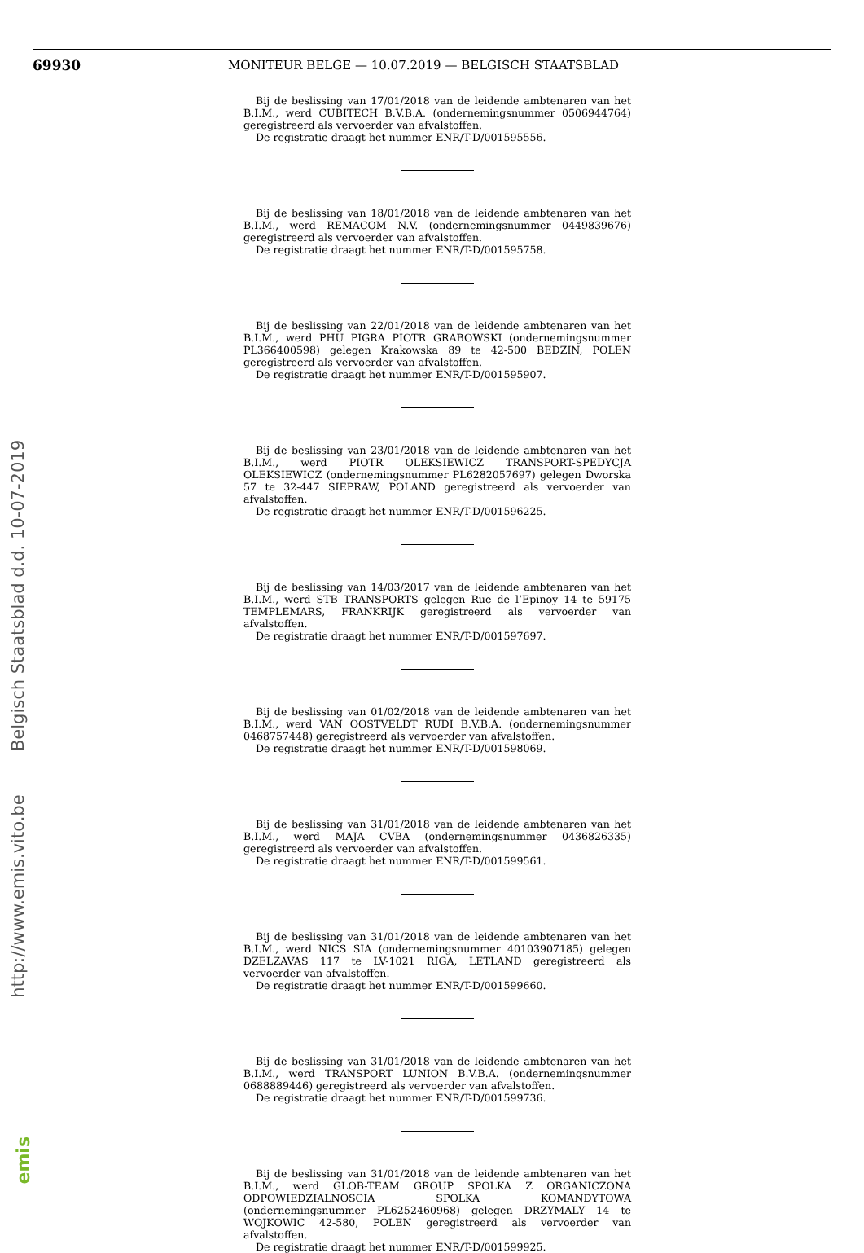69930
MONITEUR BELGE — 10.07.2019 — BELGISCH STAATSBLAD
http://www.emis.vito.be Belgisch Staatsblad d.d. 10-07-2019
emis
Bij de beslissing van 17/01/2018 van de leidende ambtenaren van het B.I.M., werd CUBITECH B.V.B.A. (ondernemingsnummer 0506944764) geregistreerd als vervoerder van afvalstoffen.
De registratie draagt het nummer ENR/T-D/001595556.
Bij de beslissing van 18/01/2018 van de leidende ambtenaren van het B.I.M., werd REMACOM N.V. (ondernemingsnummer 0449839676) geregistreerd als vervoerder van afvalstoffen.
De registratie draagt het nummer ENR/T-D/001595758.
Bij de beslissing van 22/01/2018 van de leidende ambtenaren van het B.I.M., werd PHU PIGRA PIOTR GRABOWSKI (ondernemingsnummer PL366400598) gelegen Krakowska 89 te 42-500 BEDZIN, POLEN geregistreerd als vervoerder van afvalstoffen.
De registratie draagt het nummer ENR/T-D/001595907.
Bij de beslissing van 23/01/2018 van de leidende ambtenaren van het B.I.M., werd PIOTR OLEKSIEWICZ TRANSPORT-SPEDYCJA OLEKSIEWICZ (ondernemingsnummer PL6282057697) gelegen Dworska 57 te 32-447 SIEPRAW, POLAND geregistreerd als vervoerder van afvalstoffen.
De registratie draagt het nummer ENR/T-D/001596225.
Bij de beslissing van 14/03/2017 van de leidende ambtenaren van het B.I.M., werd STB TRANSPORTS gelegen Rue de l’Epinoy 14 te 59175 TEMPLEMARS, FRANKRIJK geregistreerd als vervoerder van afvalstoffen.
De registratie draagt het nummer ENR/T-D/001597697.
Bij de beslissing van 01/02/2018 van de leidende ambtenaren van het B.I.M., werd VAN OOSTVELDT RUDI B.V.B.A. (ondernemingsnummer 0468757448) geregistreerd als vervoerder van afvalstoffen.
De registratie draagt het nummer ENR/T-D/001598069.
Bij de beslissing van 31/01/2018 van de leidende ambtenaren van het B.I.M., werd MAJA CVBA (ondernemingsnummer 0436826335) geregistreerd als vervoerder van afvalstoffen.
De registratie draagt het nummer ENR/T-D/001599561.
Bij de beslissing van 31/01/2018 van de leidende ambtenaren van het B.I.M., werd NICS SIA (ondernemingsnummer 40103907185) gelegen DZELZAVAS 117 te LV-1021 RIGA, LETLAND geregistreerd als vervoerder van afvalstoffen.
De registratie draagt het nummer ENR/T-D/001599660.
Bij de beslissing van 31/01/2018 van de leidende ambtenaren van het B.I.M., werd TRANSPORT LUNION B.V.B.A. (ondernemingsnummer 0688889446) geregistreerd als vervoerder van afvalstoffen.
De registratie draagt het nummer ENR/T-D/001599736.
Bij de beslissing van 31/01/2018 van de leidende ambtenaren van het B.I.M., werd GLOB-TEAM GROUP SPOLKA Z ORGANICZONA ODPOWIEDZIALNOSCIA SPOLKA KOMANDYTOWA (ondernemingsnummer PL6252460968) gelegen DRZYMALY 14 te WOJKOWIC 42-580, POLEN geregistreerd als vervoerder van afvalstoffen.
De registratie draagt het nummer ENR/T-D/001599925.